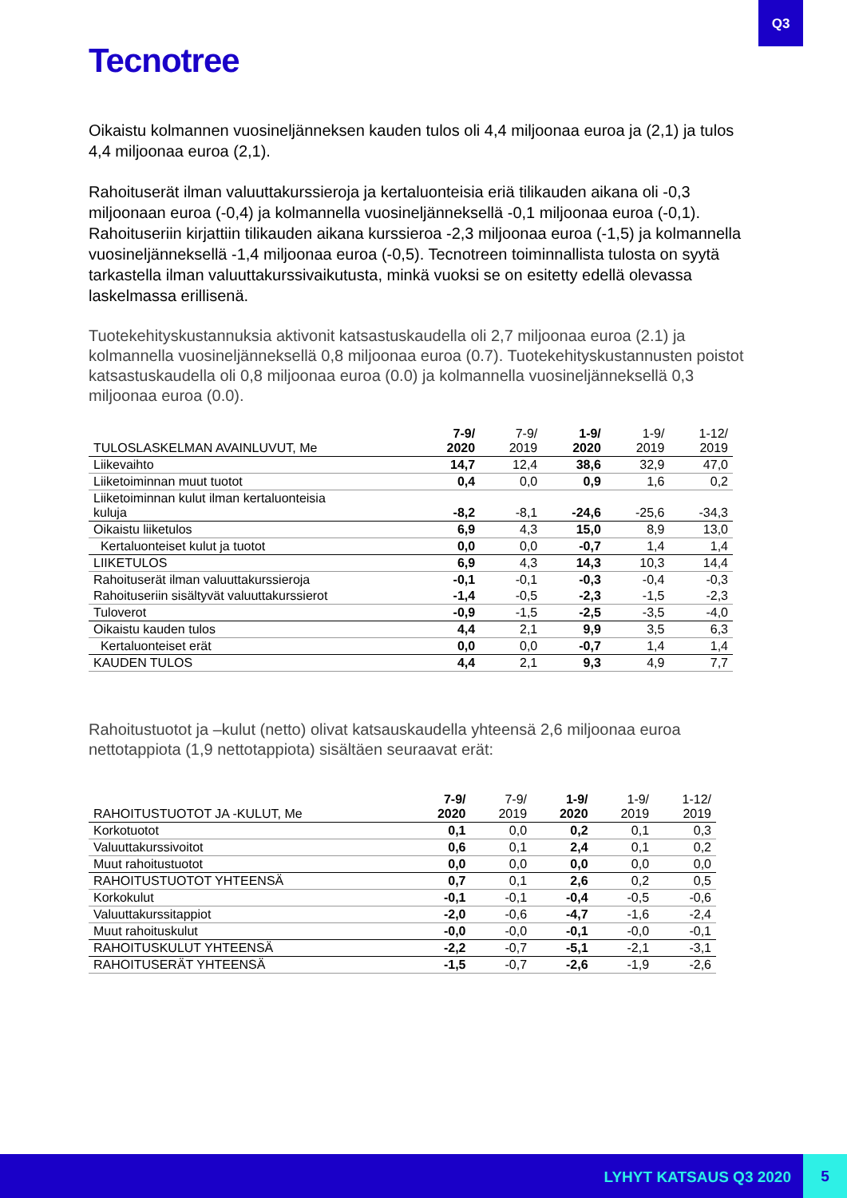Q3
Tecnotree
Oikaistu kolmannen vuosineljänneksen kauden tulos oli 4,4 miljoonaa euroa ja (2,1) ja tulos 4,4 miljoonaa euroa (2,1).
Rahoituserät ilman valuuttakurssieroja ja kertaluonteisia eriä tilikauden aikana oli -0,3 miljoonaan euroa (-0,4) ja kolmannella vuosineljänneksellä -0,1 miljoonaa euroa (-0,1). Rahoituseriin kirjattiin tilikauden aikana kurssieroa -2,3 miljoonaa euroa (-1,5) ja kolmannella vuosineljänneksellä -1,4 miljoonaa euroa (-0,5). Tecnotreen toiminnallista tulosta on syytä tarkastella ilman valuuttakurssivaikutusta, minkä vuoksi se on esitetty edellä olevassa laskelmassa erillisenä.
Tuotekehityskustannuksia aktivonit katsastuskaudella oli 2,7 miljoonaa euroa (2.1) ja kolmannella vuosineljänneksellä 0,8 miljoonaa euroa (0.7). Tuotekehityskustannusten poistot katsastuskaudella oli 0,8 miljoonaa euroa (0.0) ja kolmannella vuosineljänneksellä 0,3 miljoonaa euroa (0.0).
| TULOSLASKELMAN AVAINLUVUT, Me | 7-9/ 2020 | 7-9/ 2019 | 1-9/ 2020 | 1-9/ 2019 | 1-12/ 2019 |
| --- | --- | --- | --- | --- | --- |
| Liikevaihto | 14,7 | 12,4 | 38,6 | 32,9 | 47,0 |
| Liiketoiminnan muut tuotot | 0,4 | 0,0 | 0,9 | 1,6 | 0,2 |
| Liiketoiminnan kulut ilman kertaluonteisia kuluja | -8,2 | -8,1 | -24,6 | -25,6 | -34,3 |
| Oikaistu liiketulos | 6,9 | 4,3 | 15,0 | 8,9 | 13,0 |
| Kertaluonteiset kulut ja tuotot | 0,0 | 0,0 | -0,7 | 1,4 | 1,4 |
| LIIKETULOS | 6,9 | 4,3 | 14,3 | 10,3 | 14,4 |
| Rahoituserät ilman valuuttakurssieroja | -0,1 | -0,1 | -0,3 | -0,4 | -0,3 |
| Rahoituseriin sisältyvät valuuttakurssierot | -1,4 | -0,5 | -2,3 | -1,5 | -2,3 |
| Tuloverot | -0,9 | -1,5 | -2,5 | -3,5 | -4,0 |
| Oikaistu kauden tulos | 4,4 | 2,1 | 9,9 | 3,5 | 6,3 |
| Kertaluonteiset erät | 0,0 | 0,0 | -0,7 | 1,4 | 1,4 |
| KAUDEN TULOS | 4,4 | 2,1 | 9,3 | 4,9 | 7,7 |
Rahoitustuotot ja –kulut (netto) olivat katsauskaudella yhteensä 2,6 miljoonaa euroa nettotappiota (1,9 nettotappiota) sisältäen seuraavat erät:
| RAHOITUSTUOTOT JA -KULUT, Me | 7-9/ 2020 | 7-9/ 2019 | 1-9/ 2020 | 1-9/ 2019 | 1-12/ 2019 |
| --- | --- | --- | --- | --- | --- |
| Korkotuotot | 0,1 | 0,0 | 0,2 | 0,1 | 0,3 |
| Valuuttakurssivoitot | 0,6 | 0,1 | 2,4 | 0,1 | 0,2 |
| Muut rahoitustuotot | 0,0 | 0,0 | 0,0 | 0,0 | 0,0 |
| RAHOITUSTUOTOT YHTEENSÄ | 0,7 | 0,1 | 2,6 | 0,2 | 0,5 |
| Korkokulut | -0,1 | -0,1 | -0,4 | -0,5 | -0,6 |
| Valuuttakurssitappiot | -2,0 | -0,6 | -4,7 | -1,6 | -2,4 |
| Muut rahoituskulut | -0,0 | -0,0 | -0,1 | -0,0 | -0,1 |
| RAHOITUSKULUT YHTEENSÄ | -2,2 | -0,7 | -5,1 | -2,1 | -3,1 |
| RAHOITUSERÄT YHTEENSÄ | -1,5 | -0,7 | -2,6 | -1,9 | -2,6 |
LYHYT KATSAUS Q3 2020
5